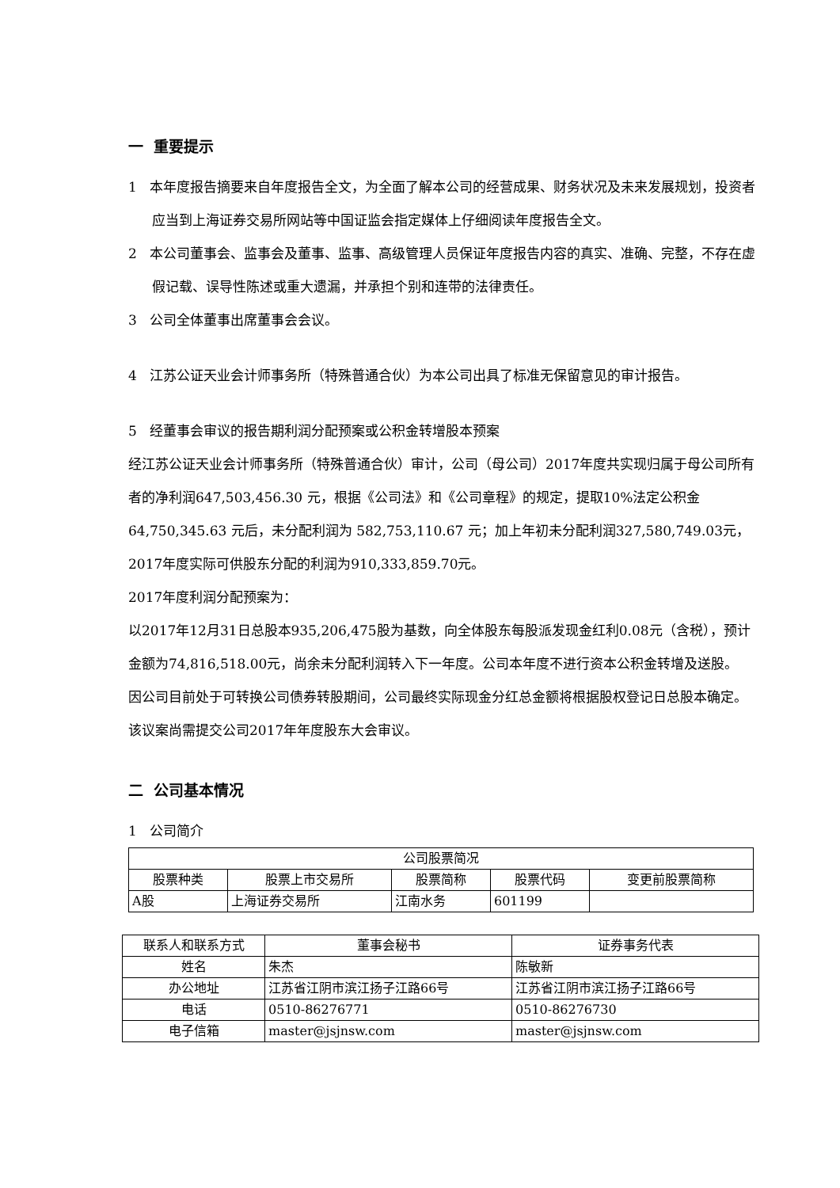一 重要提示
1 本年度报告摘要来自年度报告全文，为全面了解本公司的经营成果、财务状况及未来发展规划，投资者应当到上海证券交易所网站等中国证监会指定媒体上仔细阅读年度报告全文。
2 本公司董事会、监事会及董事、监事、高级管理人员保证年度报告内容的真实、准确、完整，不存在虚假记载、误导性陈述或重大遗漏，并承担个别和连带的法律责任。
3 公司全体董事出席董事会会议。
4 江苏公证天业会计师事务所（特殊普通合伙）为本公司出具了标准无保留意见的审计报告。
5 经董事会审议的报告期利润分配预案或公积金转增股本预案
经江苏公证天业会计师事务所（特殊普通合伙）审计，公司（母公司）2017年度共实现归属于母公司所有者的净利润647,503,456.30 元，根据《公司法》和《公司章程》的规定，提取10%法定公积金 64,750,345.63 元后，未分配利润为 582,753,110.67 元；加上年初未分配利润327,580,749.03元，2017年度实际可供股东分配的利润为910,333,859.70元。
2017年度利润分配预案为：
以2017年12月31日总股本935,206,475股为基数，向全体股东每股派发现金红利0.08元（含税），预计金额为74,816,518.00元，尚余未分配利润转入下一年度。公司本年度不进行资本公积金转增及送股。
因公司目前处于可转换公司债券转股期间，公司最终实际现金分红总金额将根据股权登记日总股本确定。该议案尚需提交公司2017年年度股东大会审议。
二 公司基本情况
1 公司简介
| 公司股票简况 | | | | |
| --- | --- | --- | --- | --- |
| 股票种类 | 股票上市交易所 | 股票简称 | 股票代码 | 变更前股票简称 |
| A股 | 上海证券交易所 | 江南水务 | 601199 | |
| 联系人和联系方式 | 董事会秘书 | 证券事务代表 |
| --- | --- | --- |
| 姓名 | 朱杰 | 陈敏新 |
| 办公地址 | 江苏省江阴市滨江扬子江路66号 | 江苏省江阴市滨江扬子江路66号 |
| 电话 | 0510-86276771 | 0510-86276730 |
| 电子信箱 | master@jsjnsw.com | master@jsjnsw.com |